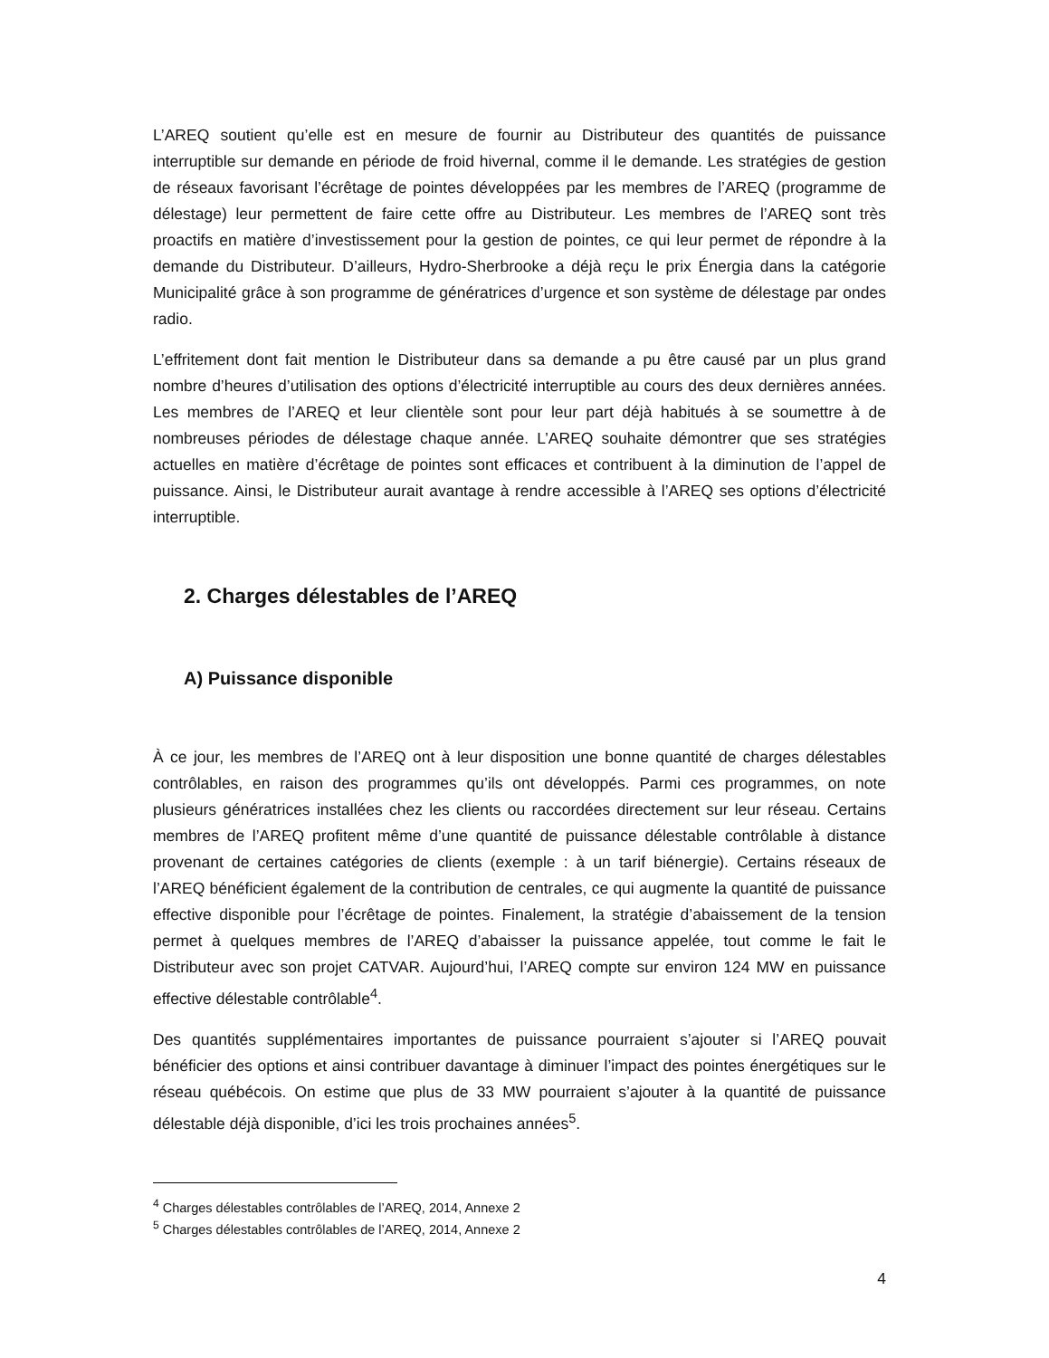L’AREQ soutient qu’elle est en mesure de fournir au Distributeur des quantités de puissance interruptible sur demande en période de froid hivernal, comme il le demande. Les stratégies de gestion de réseaux favorisant l’écrêtage de pointes développées par les membres de l’AREQ (programme de délestage) leur permettent de faire cette offre au Distributeur. Les membres de l’AREQ sont très proactifs en matière d’investissement pour la gestion de pointes, ce qui leur permet de répondre à la demande du Distributeur. D’ailleurs, Hydro-Sherbrooke a déjà reçu le prix Énergia dans la catégorie Municipalité grâce à son programme de génératrices d’urgence et son système de délestage par ondes radio.
L’effritement dont fait mention le Distributeur dans sa demande a pu être causé par un plus grand nombre d’heures d’utilisation des options d’électricité interruptible au cours des deux dernières années. Les membres de l’AREQ et leur clientèle sont pour leur part déjà habitués à se soumettre à de nombreuses périodes de délestage chaque année. L’AREQ souhaite démontrer que ses stratégies actuelles en matière d’écrêtage de pointes sont efficaces et contribuent à la diminution de l’appel de puissance. Ainsi, le Distributeur aurait avantage à rendre accessible à l’AREQ ses options d’électricité interruptible.
2. Charges délestables de l’AREQ
A) Puissance disponible
À ce jour, les membres de l’AREQ ont à leur disposition une bonne quantité de charges délestables contrôlables, en raison des programmes qu’ils ont développés. Parmi ces programmes, on note plusieurs génératrices installées chez les clients ou raccordées directement sur leur réseau. Certains membres de l’AREQ profitent même d’une quantité de puissance délestable contrôlable à distance provenant de certaines catégories de clients (exemple : à un tarif biénergie). Certains réseaux de l’AREQ bénéficient également de la contribution de centrales, ce qui augmente la quantité de puissance effective disponible pour l’écrêtage de pointes. Finalement, la stratégie d’abaissement de la tension permet à quelques membres de l’AREQ d’abaisser la puissance appelée, tout comme le fait le Distributeur avec son projet CATVAR. Aujourd’hui, l’AREQ compte sur environ 124 MW en puissance effective délestable contrôlable<sup>4</sup>.
Des quantités supplémentaires importantes de puissance pourraient s’ajouter si l’AREQ pouvait bénéficier des options et ainsi contribuer davantage à diminuer l’impact des pointes énergétiques sur le réseau québécois. On estime que plus de 33 MW pourraient s’ajouter à la quantité de puissance délestable déjà disponible, d’ici les trois prochaines années<sup>5</sup>.
<sup>4</sup> Charges délestables contrôlables de l’AREQ, 2014, Annexe 2
<sup>5</sup> Charges délestables contrôlables de l’AREQ, 2014, Annexe 2
4